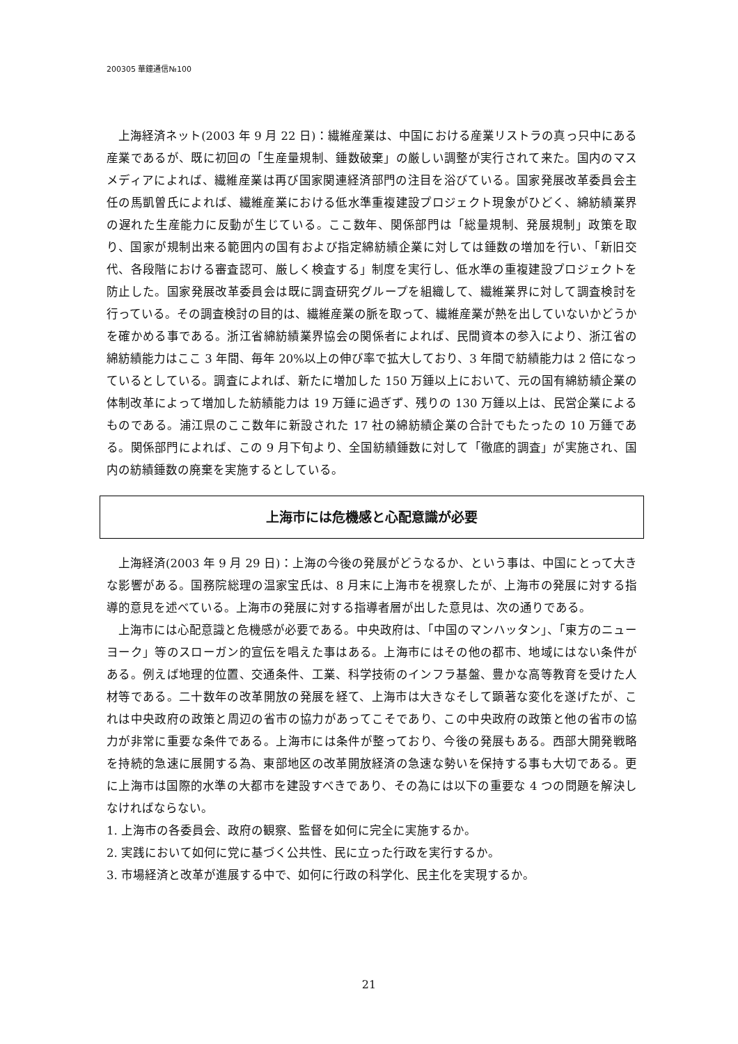200305 華鐘通信№100
上海経済ネット(2003 年 9 月 22 日)：繊維産業は、中国における産業リストラの真っ只中にある産業であるが、既に初回の「生産量規制、錘数破棄」の厳しい調整が実行されて来た。国内のマスメディアによれば、繊維産業は再び国家関連経済部門の注目を浴びている。国家発展改革委員会主任の馬凱曽氏によれば、繊維産業における低水準重複建設プロジェクト現象がひどく、綿紡績業界の遅れた生産能力に反動が生じている。ここ数年、関係部門は「総量規制、発展規制」政策を取り、国家が規制出来る範囲内の国有および指定綿紡績企業に対しては錘数の増加を行い、「新旧交代、各段階における審査認可、厳しく検査する」制度を実行し、低水準の重複建設プロジェクトを防止した。国家発展改革委員会は既に調査研究グループを組織して、繊維業界に対して調査検討を行っている。その調査検討の目的は、繊維産業の脈を取って、繊維産業が熱を出していないかどうかを確かめる事である。浙江省綿紡績業界協会の関係者によれば、民間資本の参入により、浙江省の綿紡績能力はここ 3 年間、毎年 20%以上の伸び率で拡大しており、3 年間で紡績能力は 2 倍になっているとしている。調査によれば、新たに増加した 150 万錘以上において、元の国有綿紡績企業の体制改革によって増加した紡績能力は 19 万錘に過ぎず、残りの 130 万錘以上は、民営企業によるものである。浦江県のここ数年に新設された 17 社の綿紡績企業の合計でもたったの 10 万錘である。関係部門によれば、この 9 月下旬より、全国紡績錘数に対して「徹底的調査」が実施され、国内の紡績錘数の廃棄を実施するとしている。
上海市には危機感と心配意識が必要
上海経済(2003 年 9 月 29 日)：上海の今後の発展がどうなるか、という事は、中国にとって大きな影響がある。国務院総理の温家宝氏は、8 月末に上海市を視察したが、上海市の発展に対する指導的意見を述べている。上海市の発展に対する指導者層が出した意見は、次の通りである。
上海市には心配意識と危機感が必要である。中央政府は、「中国のマンハッタン」、「東方のニューヨーク」等のスローガン的宣伝を唱えた事はある。上海市にはその他の都市、地域にはない条件がある。例えば地理的位置、交通条件、工業、科学技術のインフラ基盤、豊かな高等教育を受けた人材等である。二十数年の改革開放の発展を経て、上海市は大きなそして顕著な変化を遂げたが、これは中央政府の政策と周辺の省市の協力があってこそであり、この中央政府の政策と他の省市の協力が非常に重要な条件である。上海市には条件が整っており、今後の発展もある。西部大開発戦略を持続的急速に展開する為、東部地区の改革開放経済の急速な勢いを保持する事も大切である。更に上海市は国際的水準の大都市を建設すべきであり、その為には以下の重要な 4 つの問題を解決しなければならない。
1. 上海市の各委員会、政府の観察、監督を如何に完全に実施するか。
2. 実践において如何に党に基づく公共性、民に立った行政を実行するか。
3. 市場経済と改革が進展する中で、如何に行政の科学化、民主化を実現するか。
21